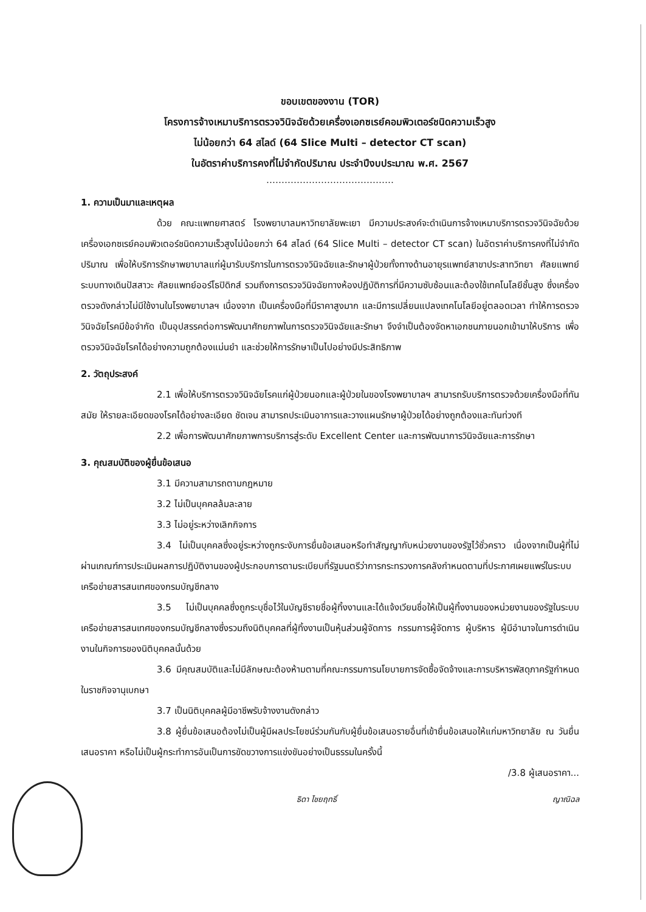ขอบเขตของงาน (TOR)
โครงการจ้างเหมาบริการตรวจวินิจฉัยด้วยเครื่องเอกซเรย์คอมพิวเตอร์ชนิดความเร็วสูง
ไม่น้อยกว่า 64 สไลด์ (64 Slice Multi – detector CT scan)
ในอัตราค่าบริการคงที่ไม่จำกัดปริมาณ ประจำปีงบประมาณ พ.ศ. 2567
……………………………………
1. ความเป็นมาและเหตุผล
ด้วย คณะแพทยศาสตร์ โรงพยาบาลมหาวิทยาลัยพะเยา มีความประสงค์จะดำเนินการจ้างเหมาบริการตรวจวินิจฉัยด้วยเครื่องเอกซเรย์คอมพิวเตอร์ชนิดความเร็วสูงไม่น้อยกว่า 64 สไลด์ (64 Slice Multi – detector CT scan) ในอัตราค่าบริการคงที่ไม่จำกัดปริมาณ เพื่อให้บริการรักษาพยาบาลแก่ผู้มารับบริการในการตรวจวินิจฉัยและรักษาผู้ป่วยทั้งทางด้านอายุรแพทย์สาขาประสาทวิทยา ศัลยแพทย์ระบบทางเดินปัสสาวะ ศัลยแพทย์ออร์โธปิดิกส์ รวมถึงการตรวจวินิจฉัยทางห้องปฏิบัติการที่มีความซับซ้อนและต้องใช้เทคโนโลยีชั้นสูง ซึ่งเครื่องตรวจดังกล่าวไม่มีใช้งานในโรงพยาบาลฯ เนื่องจาก เป็นเครื่องมือที่มีราคาสูงมาก และมีการเปลี่ยนแปลงเทคโนโลยีอยู่ตลอดเวลา ทำให้การตรวจวินิจฉัยโรคมีข้อจำกัด เป็นอุปสรรคต่อการพัฒนาศักยภาพในการตรวจวินิจฉัยและรักษา จึงจำเป็นต้องจัดหาเอกชนภายนอกเข้ามาให้บริการ เพื่อตรวจวินิจฉัยโรคได้อย่างความถูกต้องแม่นยำ และช่วยให้การรักษาเป็นไปอย่างมีประสิทธิภาพ
2. วัตถุประสงค์
2.1 เพื่อให้บริการตรวจวินิจฉัยโรคแก่ผู้ป่วยนอกและผู้ป่วยในของโรงพยาบาลฯ สามารถรับบริการตรวจด้วยเครื่องมือที่ทันสมัย ให้รายละเอียดของโรคได้อย่างละเอียด ชัดเจน สามารถประเมินอาการและวางแผนรักษาผู้ป่วยได้อย่างถูกต้องและทันท่วงที
2.2 เพื่อการพัฒนาศักยภาพการบริการสู่ระดับ Excellent Center และการพัฒนาการวินิจฉัยและการรักษา
3. คุณสมบัติของผู้ยื่นข้อเสนอ
3.1 มีความสามารถตามกฎหมาย
3.2 ไม่เป็นบุคคลล้มละลาย
3.3 ไม่อยู่ระหว่างเลิกกิจการ
3.4 ไม่เป็นบุคคลซึ่งอยู่ระหว่างถูกระงับการยื่นข้อเสนอหรือทำสัญญากับหน่วยงานของรัฐไว้ชั่วคราว เนื่องจากเป็นผู้ที่ไม่ผ่านเกณฑ์การประเมินผลการปฏิบัติงานของผู้ประกอบการตามระเบียบที่รัฐมนตรีว่าการกระทรวงการคลังกำหนดตามที่ประกาศเผยแพร่ในระบบเครือข่ายสารสนเทศของกรมบัญชีกลาง
3.5 ไม่เป็นบุคคลซึ่งถูกระบุชื่อไว้ในบัญชีรายชื่อผู้ทิ้งงานและได้แจ้งเวียนชื่อให้เป็นผู้ทิ้งงานของหน่วยงานของรัฐในระบบเครือข่ายสารสนเทศของกรมบัญชีกลางซึ่งรวมถึงนิติบุคคลที่ผู้ทิ้งงานเป็นหุ้นส่วนผู้จัดการ กรรมการผู้จัดการ ผู้บริหาร ผู้มีอำนาจในการดำเนินงานในกิจการของนิติบุคคลนั้นด้วย
3.6 มีคุณสมบัติและไม่มีลักษณะต้องห้ามตามที่คณะกรรมการนโยบายการจัดซื้อจัดจ้างและการบริหารพัสดุภาครัฐกำหนดในราชกิจจานุเบกษา
3.7 เป็นนิติบุคคลผู้มีอาชีพรับจ้างงานดังกล่าว
3.8 ผู้ยื่นข้อเสนอต้องไม่เป็นผู้มีผลประโยชน์ร่วมกันกับผู้ยื่นข้อเสนอรายอื่นที่เข้ายื่นข้อเสนอให้แก่มหาวิทยาลัย ณ วันยื่นเสนอราคา หรือไม่เป็นผู้กระทำการอันเป็นการขัดขวางการแข่งขันอย่างเป็นธรรมในครั้งนี้
/3.8 ผู้เสนอราคา...
ธิดา ไชยฤทธิ์ ญาณิฉล